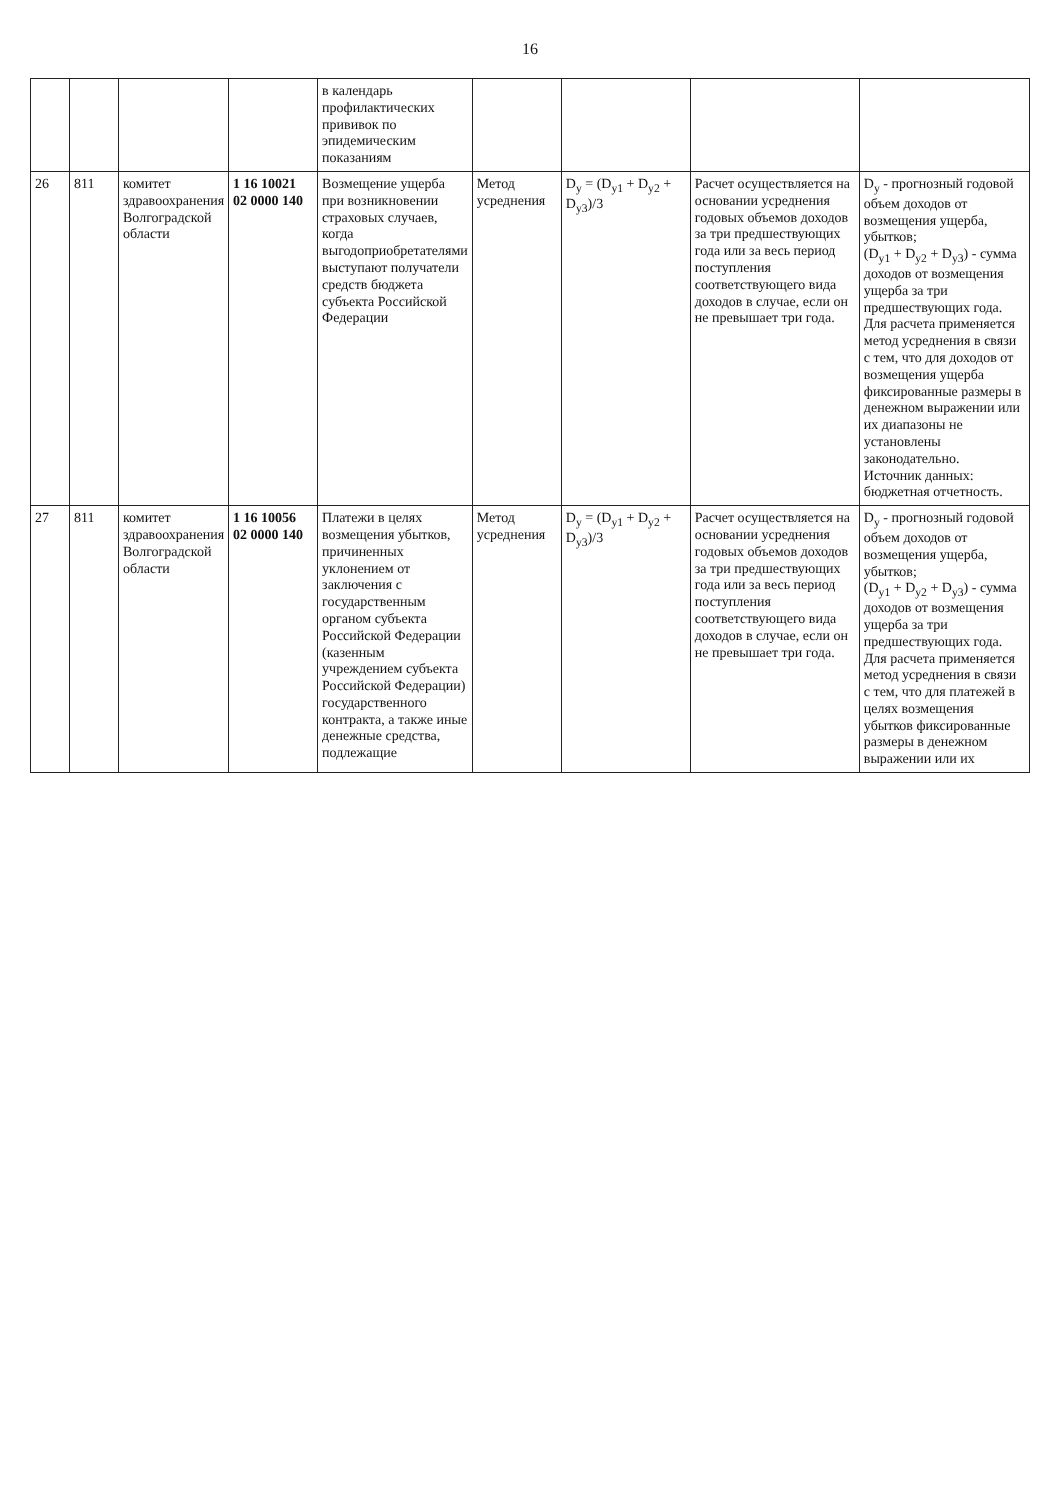16
| | | | | в календарь профилактических прививок по эпидемическим показаниям | | | | |
| 26 | 811 | комитет здравоохранения Волгоградской области | 1 16 10021 02 0000 140 | Возмещение ущерба при возникновении страховых случаев, когда выгодоприобретателями выступают получатели средств бюджета субъекта Российской Федерации | Метод усреднения | D<sub>у</sub> = (D<sub>у1</sub> + D<sub>у2</sub> + D<sub>у3</sub>)/3 | Расчет осуществляется на основании усреднения годовых объемов доходов за три предшествующих года или за весь период поступления соответствующего вида доходов в случае, если он не превышает три года. | D<sub>у</sub> - прогнозный годовой объем доходов от возмещения ущерба, убытков; (D<sub>у1</sub> + D<sub>у2</sub> + D<sub>у3</sub>) - сумма доходов от возмещения ущерба за три предшествующих года. Для расчета применяется метод усреднения в связи с тем, что для доходов от возмещения ущерба фиксированные размеры в денежном выражении или их диапазоны не установлены законодательно. Источник данных: бюджетная отчетность. |
| 27 | 811 | комитет здравоохранения Волгоградской области | 1 16 10056 02 0000 140 | Платежи в целях возмещения убытков, причиненных уклонением от заключения с государственным органом субъекта Российской Федерации (казенным учреждением субъекта Российской Федерации) государственного контракта, а также иные денежные средства, подлежащие | Метод усреднения | D<sub>у</sub> = (D<sub>у1</sub> + D<sub>у2</sub> + D<sub>у3</sub>)/3 | Расчет осуществляется на основании усреднения годовых объемов доходов за три предшествующих года или за весь период поступления соответствующего вида доходов в случае, если он не превышает три года. | D<sub>у</sub> - прогнозный годовой объем доходов от возмещения ущерба, убытков; (D<sub>у1</sub> + D<sub>у2</sub> + D<sub>у3</sub>) - сумма доходов от возмещения ущерба за три предшествующих года. Для расчета применяется метод усреднения в связи с тем, что для платежей в целях возмещения убытков фиксированные размеры в денежном выражении или их |